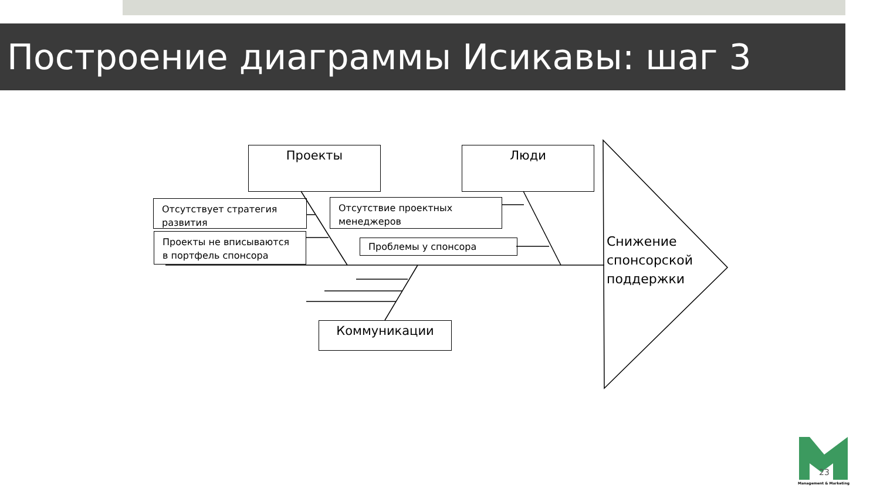Построение диаграммы Исикавы: шаг 3
Проекты Люди
Отсутствует стратегия развития
Проекты не вписываются в портфель спонсора
Отсутствие проектных менеджеров
Проблемы у спонсора
Коммуникации
Снижение
спонсорской
поддержки
23
Management & Marketing